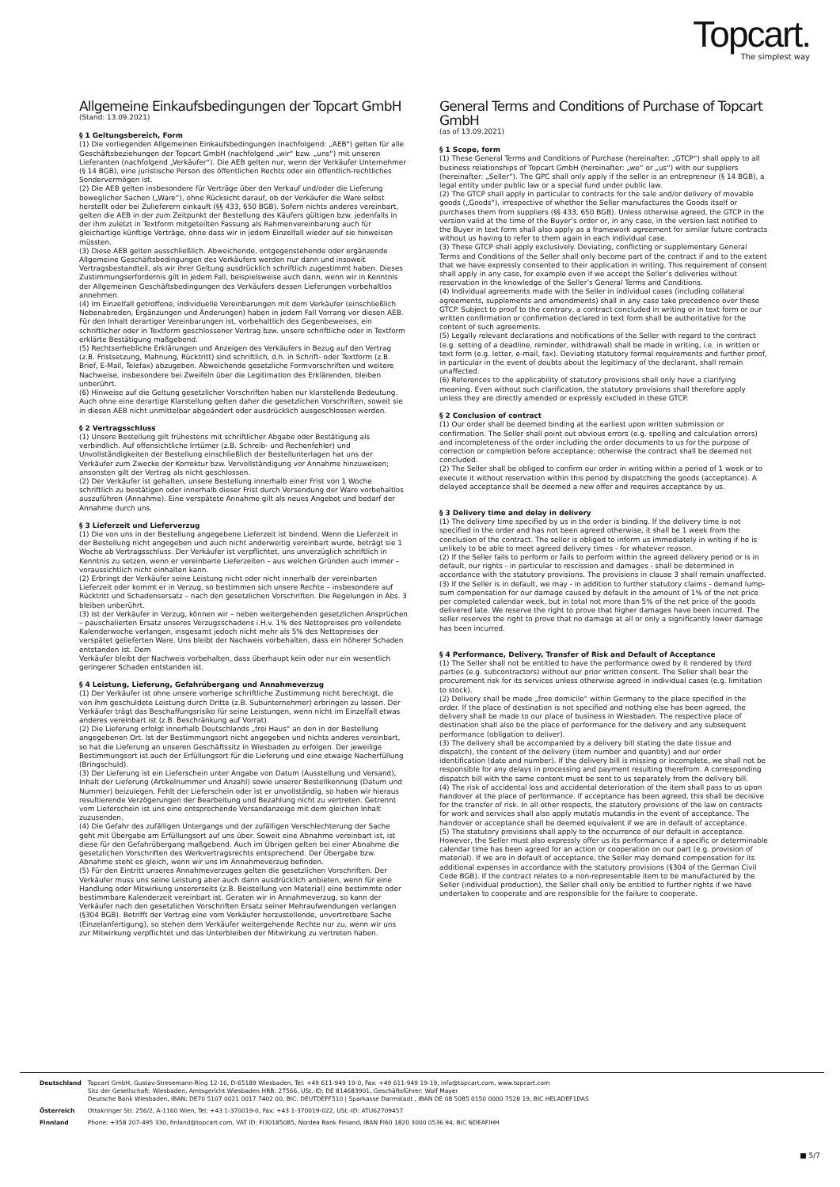Topcart.
The simplest way
Allgemeine Einkaufsbedingungen der Topcart GmbH
(Stand: 13.09.2021)
§ 1 Geltungsbereich, Form
(1) Die vorliegenden Allgemeinen Einkaufsbedingungen (nachfolgend: „AEB“) gelten für alle Geschäftsbeziehungen der Topcart GmbH (nachfolgend „wir“ bzw. „uns“) mit unseren Lieferanten (nachfolgend „Verkäufer“). Die AEB gelten nur, wenn der Verkäufer Unternehmer (§ 14 BGB), eine juristische Person des öffentlichen Rechts oder ein öffentlich-rechtliches Sondervermögen ist.
(2) Die AEB gelten insbesondere für Verträge über den Verkauf und/oder die Lieferung beweglicher Sachen („Ware“), ohne Rücksicht darauf, ob der Verkäufer die Ware selbst herstellt oder bei Zulieferern einkauft (§§ 433, 650 BGB). Sofern nichts anderes vereinbart, gelten die AEB in der zum Zeitpunkt der Bestellung des Käufers gültigen bzw. jedenfalls in der ihm zuletzt in Textform mitgeteilten Fassung als Rahmenvereinbarung auch für gleichartige künftige Verträge, ohne dass wir in jedem Einzelfall wieder auf sie hinweisen müssten.
(3) Diese AEB gelten ausschließlich. Abweichende, entgegenstehende oder ergänzende Allgemeine Geschäftsbedingungen des Verkäufers werden nur dann und insoweit Vertragsbestandteil, als wir ihrer Geltung ausdrücklich schriftlich zugestimmt haben. Dieses Zustimmungserfordernis gilt in jedem Fall, beispielsweise auch dann, wenn wir in Kenntnis der Allgemeinen Geschäftsbedingungen des Verkäufers dessen Lieferungen vorbehaltlos annehmen.
(4) Im Einzelfall getroffene, individuelle Vereinbarungen mit dem Verkäufer (einschließlich Nebenabreden, Ergänzungen und Änderungen) haben in jedem Fall Vorrang vor diesen AEB. Für den Inhalt derartiger Vereinbarungen ist, vorbehaltlich des Gegenbeweises, ein schriftlicher oder in Textform geschlossener Vertrag bzw. unsere schriftliche oder in Textform erklärte Bestätigung maßgebend.
(5) Rechtserhebliche Erklärungen und Anzeigen des Verkäufers in Bezug auf den Vertrag (z.B. Fristsetzung, Mahnung, Rücktritt) sind schriftlich, d.h. in Schrift- oder Textform (z.B. Brief, E-Mail, Telefax) abzugeben. Abweichende gesetzliche Formvorschriften und weitere Nachweise, insbesondere bei Zweifeln über die Legitimation des Erklärenden, bleiben unberührt.
(6) Hinweise auf die Geltung gesetzlicher Vorschriften haben nur klarstellende Bedeutung. Auch ohne eine derartige Klarstellung gelten daher die gesetzlichen Vorschriften, soweit sie in diesen AEB nicht unmittelbar abgeändert oder ausdrücklich ausgeschlossen werden.
§ 2 Vertragsschluss
(1) Unsere Bestellung gilt frühestens mit schriftlicher Abgabe oder Bestätigung als verbindlich. Auf offensichtliche Irrtümer (z.B. Schreib- und Rechenfehler) und Unvollständigkeiten der Bestellung einschließlich der Bestellunterlagen hat uns der Verkäufer zum Zwecke der Korrektur bzw. Vervollständigung vor Annahme hinzuweisen; ansonsten gilt der Vertrag als nicht geschlossen.
(2) Der Verkäufer ist gehalten, unsere Bestellung innerhalb einer Frist von 1 Woche schriftlich zu bestätigen oder innerhalb dieser Frist durch Versendung der Ware vorbehaltlos auszuführen (Annahme). Eine verspätete Annahme gilt als neues Angebot und bedarf der Annahme durch uns.
§ 3 Lieferzeit und Lieferverzug
(1) Die von uns in der Bestellung angegebene Lieferzeit ist bindend. Wenn die Lieferzeit in der Bestellung nicht angegeben und auch nicht anderweitig vereinbart wurde, beträgt sie 1 Woche ab Vertragsschluss. Der Verkäufer ist verpflichtet, uns unverzüglich schriftlich in Kenntnis zu setzen, wenn er vereinbarte Lieferzeiten – aus welchen Gründen auch immer – voraussichtlich nicht einhalten kann.
(2) Erbringt der Verkäufer seine Leistung nicht oder nicht innerhalb der vereinbarten Lieferzeit oder kommt er in Verzug, so bestimmen sich unsere Rechte – insbesondere auf Rücktritt und Schadensersatz – nach den gesetzlichen Vorschriften. Die Regelungen in Abs. 3 bleiben unberührt.
(3) Ist der Verkäufer in Verzug, können wir – neben weitergehenden gesetzlichen Ansprüchen – pauschalierten Ersatz unseres Verzugsschadens i.H.v. 1% des Nettopreises pro vollendete Kalenderwoche verlangen, insgesamt jedoch nicht mehr als 5% des Nettopreises der verspätet gelieferten Ware. Uns bleibt der Nachweis vorbehalten, dass ein höherer Schaden entstanden ist. Dem
Verkäufer bleibt der Nachweis vorbehalten, dass überhaupt kein oder nur ein wesentlich geringerer Schaden entstanden ist.
§ 4 Leistung, Lieferung, Gefahrübergang und Annahmeverzug
(1) Der Verkäufer ist ohne unsere vorherige schriftliche Zustimmung nicht berechtigt, die von ihm geschuldete Leistung durch Dritte (z.B. Subunternehmer) erbringen zu lassen. Der Verkäufer trägt das Beschaffungsrisiko für seine Leistungen, wenn nicht im Einzelfall etwas anderes vereinbart ist (z.B. Beschränkung auf Vorrat).
(2) Die Lieferung erfolgt innerhalb Deutschlands „frei Haus“ an den in der Bestellung angegebenen Ort. Ist der Bestimmungsort nicht angegeben und nichts anderes vereinbart, so hat die Lieferung an unseren Geschäftssitz in Wiesbaden zu erfolgen. Der jeweilige Bestimmungsort ist auch der Erfüllungsort für die Lieferung und eine etwaige Nacherfüllung (Bringschuld).
(3) Der Lieferung ist ein Lieferschein unter Angabe von Datum (Ausstellung und Versand), Inhalt der Lieferung (Artikelnummer und Anzahl) sowie unserer Bestellkennung (Datum und Nummer) beizulegen. Fehlt der Lieferschein oder ist er unvollständig, so haben wir hieraus resultierende Verzögerungen der Bearbeitung und Bezahlung nicht zu vertreten. Getrennt vom Lieferschein ist uns eine entsprechende Versandanzeige mit dem gleichen Inhalt zuzusenden.
(4) Die Gefahr des zufälligen Untergangs und der zufälligen Verschlechterung der Sache geht mit Übergabe am Erfüllungsort auf uns über. Soweit eine Abnahme vereinbart ist, ist diese für den Gefahrübergang maßgebend. Auch im Übrigen gelten bei einer Abnahme die gesetzlichen Vorschriften des Werkvertragsrechts entsprechend. Der Übergabe bzw. Abnahme steht es gleich, wenn wir uns im Annahmeverzug befinden.
(5) Für den Eintritt unseres Annahmeverzuges gelten die gesetzlichen Vorschriften. Der Verkäufer muss uns seine Leistung aber auch dann ausdrücklich anbieten, wenn für eine Handlung oder Mitwirkung unsererseits (z.B. Beistellung von Material) eine bestimmte oder bestimmbare Kalenderzeit vereinbart ist. Geraten wir in Annahmeverzug, so kann der Verkäufer nach den gesetzlichen Vorschriften Ersatz seiner Mehraufwendungen verlangen (§304 BGB). Betrifft der Vertrag eine vom Verkäufer herzustellende, unvertretbare Sache (Einzelanfertigung), so stehen dem Verkäufer weitergehende Rechte nur zu, wenn wir uns zur Mitwirkung verpflichtet und das Unterbleiben der Mitwirkung zu vertreten haben.
General Terms and Conditions of Purchase of Topcart GmbH
(as of 13.09.2021)
§ 1 Scope, form
(1) These General Terms and Conditions of Purchase (hereinafter: „GTCP“) shall apply to all business relationships of Topcart GmbH (hereinafter: „we“ or „us“) with our suppliers (hereinafter: „Seller“). The GPC shall only apply if the seller is an entrepreneur (§ 14 BGB), a legal entity under public law or a special fund under public law.
(2) The GTCP shall apply in particular to contracts for the sale and/or delivery of movable goods („Goods“), irrespective of whether the Seller manufactures the Goods itself or purchases them from suppliers (§§ 433, 650 BGB). Unless otherwise agreed, the GTCP in the version valid at the time of the Buyer’s order or, in any case, in the version last notified to the Buyer in text form shall also apply as a framework agreement for similar future contracts without us having to refer to them again in each individual case.
(3) These GTCP shall apply exclusively. Deviating, conflicting or supplementary General Terms and Conditions of the Seller shall only become part of the contract if and to the extent that we have expressly consented to their application in writing. This requirement of consent shall apply in any case, for example even if we accept the Seller’s deliveries without reservation in the knowledge of the Seller’s General Terms and Conditions.
(4) Individual agreements made with the Seller in individual cases (including collateral agreements, supplements and amendments) shall in any case take precedence over these GTCP. Subject to proof to the contrary, a contract concluded in writing or in text form or our written confirmation or confirmation declared in text form shall be authoritative for the content of such agreements.
(5) Legally relevant declarations and notifications of the Seller with regard to the contract (e.g. setting of a deadline, reminder, withdrawal) shall be made in writing, i.e. in written or text form (e.g. letter, e-mail, fax). Deviating statutory formal requirements and further proof, in particular in the event of doubts about the legitimacy of the declarant, shall remain unaffected.
(6) References to the applicability of statutory provisions shall only have a clarifying meaning. Even without such clarification, the statutory provisions shall therefore apply unless they are directly amended or expressly excluded in these GTCP.
§ 2 Conclusion of contract
(1) Our order shall be deemed binding at the earliest upon written submission or confirmation. The Seller shall point out obvious errors (e.g. spelling and calculation errors) and incompleteness of the order including the order documents to us for the purpose of correction or completion before acceptance; otherwise the contract shall be deemed not concluded.
(2) The Seller shall be obliged to confirm our order in writing within a period of 1 week or to execute it without reservation within this period by dispatching the goods (acceptance). A delayed acceptance shall be deemed a new offer and requires acceptance by us.
§ 3 Delivery time and delay in delivery
(1) The delivery time specified by us in the order is binding. If the delivery time is not specified in the order and has not been agreed otherwise, it shall be 1 week from the conclusion of the contract. The seller is obliged to inform us immediately in writing if he is unlikely to be able to meet agreed delivery times - for whatever reason.
(2) If the Seller fails to perform or fails to perform within the agreed delivery period or is in default, our rights - in particular to rescission and damages - shall be determined in accordance with the statutory provisions. The provisions in clause 3 shall remain unaffected.
(3) If the Seller is in default, we may - in addition to further statutory claims - demand lump-sum compensation for our damage caused by default in the amount of 1% of the net price per completed calendar week, but in total not more than 5% of the net price of the goods delivered late. We reserve the right to prove that higher damages have been incurred. The seller reserves the right to prove that no damage at all or only a significantly lower damage has been incurred.
§ 4 Performance, Delivery, Transfer of Risk and Default of Acceptance
(1) The Seller shall not be entitled to have the performance owed by it rendered by third parties (e.g. subcontractors) without our prior written consent. The Seller shall bear the procurement risk for its services unless otherwise agreed in individual cases (e.g. limitation to stock).
(2) Delivery shall be made „free domicile“ within Germany to the place specified in the order. If the place of destination is not specified and nothing else has been agreed, the delivery shall be made to our place of business in Wiesbaden. The respective place of destination shall also be the place of performance for the delivery and any subsequent performance (obligation to deliver).
(3) The delivery shall be accompanied by a delivery bill stating the date (issue and dispatch), the content of the delivery (item number and quantity) and our order identification (date and number). If the delivery bill is missing or incomplete, we shall not be responsible for any delays in processing and payment resulting therefrom. A corresponding dispatch bill with the same content must be sent to us separately from the delivery bill.
(4) The risk of accidental loss and accidental deterioration of the item shall pass to us upon handover at the place of performance. If acceptance has been agreed, this shall be decisive for the transfer of risk. In all other respects, the statutory provisions of the law on contracts for work and services shall also apply mutatis mutandis in the event of acceptance. The handover or acceptance shall be deemed equivalent if we are in default of acceptance.
(5) The statutory provisions shall apply to the occurrence of our default in acceptance. However, the Seller must also expressly offer us its performance if a specific or determinable calendar time has been agreed for an action or cooperation on our part (e.g. provision of material). If we are in default of acceptance, the Seller may demand compensation for its additional expenses in accordance with the statutory provisions (§304 of the German Civil Code BGB). If the contract relates to a non-representable item to be manufactured by the Seller (individual production), the Seller shall only be entitled to further rights if we have undertaken to cooperate and are responsible for the failure to cooperate.
| Deutschland | Topcart GmbH, Gustav-Stresemann-Ring 12-16, D-65189 Wiesbaden, Tel: +49 611-949 19-0, Fax: +49 611-949 19-19, info@topcart.com, www.topcart.com Sitz der Gesellschaft: Wiesbaden, Amtsgericht Wiesbaden HRB: 27566, USt.-ID: DE 814683901, Geschäftsführer: Wolf Mayer Deutsche Bank Wiesbaden, IBAN: DE70 5107 0021 0017 7402 00, BIC: DEUTDEFF510 / Sparkasse Darmstadt , IBAN DE 08 5085 0150 0000 7528 19, BIC HELADEF1DAS |
| Österreich | Ottakringer Str. 256/2, A-1160 Wien, Tel: +43 1-370019-0, Fax: +43 1-370019-022, USt.-ID: ATU62709457 |
| Finnland | Phone: +358 207-495 330, finland@topcart.com, VAT ID: FI30185085, Nordea Bank Finland, IBAN FI60 1820 3000 0536 94, BIC NDEAFIHH |
■ 5/7